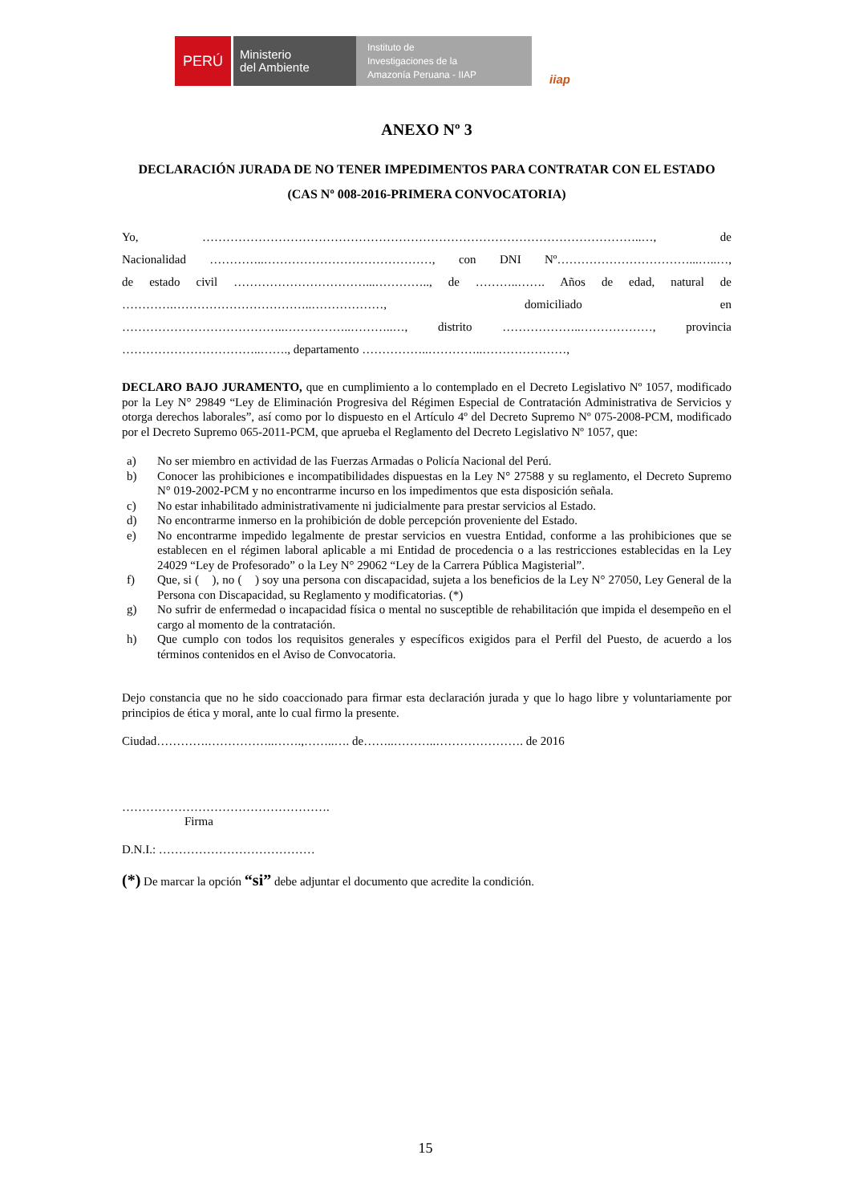PERÚ
Ministerio
del Ambiente
Instituto de
Investigaciones de la
Amazonía Peruana - IIAP
iiap
ANEXO Nº 3
DECLARACIÓN JURADA DE NO TENER IMPEDIMENTOS PARA CONTRATAR CON EL ESTADO
(CAS Nº 008-2016-PRIMERA CONVOCATORIA)
Yo, ………………………………………………………………………………………………..…, de
Nacionalidad …………..……………………………………, con DNI Nº……………………………...…..…,
de estado civil ……………………………...………….., de ………..……. Años de edad, natural de
………….……………………………..………………, domiciliado en
…………………………………..……………..………..…, distrito ………………..………………, provincia
……………………………..……., departamento ……………..…………..…………………,
DECLARO BAJO JURAMENTO, que en cumplimiento a lo contemplado en el Decreto Legislativo Nº 1057, modificado por la Ley N° 29849 “Ley de Eliminación Progresiva del Régimen Especial de Contratación Administrativa de Servicios y otorga derechos laborales”, así como por lo dispuesto en el Artículo 4º del Decreto Supremo Nº 075-2008-PCM, modificado por el Decreto Supremo 065-2011-PCM, que aprueba el Reglamento del Decreto Legislativo Nº 1057, que:
a) No ser miembro en actividad de las Fuerzas Armadas o Policía Nacional del Perú.
b) Conocer las prohibiciones e incompatibilidades dispuestas en la Ley N° 27588 y su reglamento, el Decreto Supremo N° 019-2002-PCM y no encontrarme incurso en los impedimentos que esta disposición señala.
c) No estar inhabilitado administrativamente ni judicialmente para prestar servicios al Estado.
d) No encontrarme inmerso en la prohibición de doble percepción proveniente del Estado.
e) No encontrarme impedido legalmente de prestar servicios en vuestra Entidad, conforme a las prohibiciones que se establecen en el régimen laboral aplicable a mi Entidad de procedencia o a las restricciones establecidas en la Ley 24029 “Ley de Profesorado” o la Ley N° 29062 “Ley de la Carrera Pública Magisterial”.
f) Que, si ( ), no ( ) soy una persona con discapacidad, sujeta a los beneficios de la Ley N° 27050, Ley General de la Persona con Discapacidad, su Reglamento y modificatorias. (*)
g) No sufrir de enfermedad o incapacidad física o mental no susceptible de rehabilitación que impida el desempeño en el cargo al momento de la contratación.
h) Que cumplo con todos los requisitos generales y específicos exigidos para el Perfil del Puesto, de acuerdo a los términos contenidos en el Aviso de Convocatoria.
Dejo constancia que no he sido coaccionado para firmar esta declaración jurada y que lo hago libre y voluntariamente por principios de ética y moral, ante lo cual firmo la presente.
Ciudad………….……………..…….,……..…. de……..………..…………………. de 2016
…………………………………………….
Firma
D.N.I.: …………………………………
(*) De marcar la opción “si” debe adjuntar el documento que acredite la condición.
15